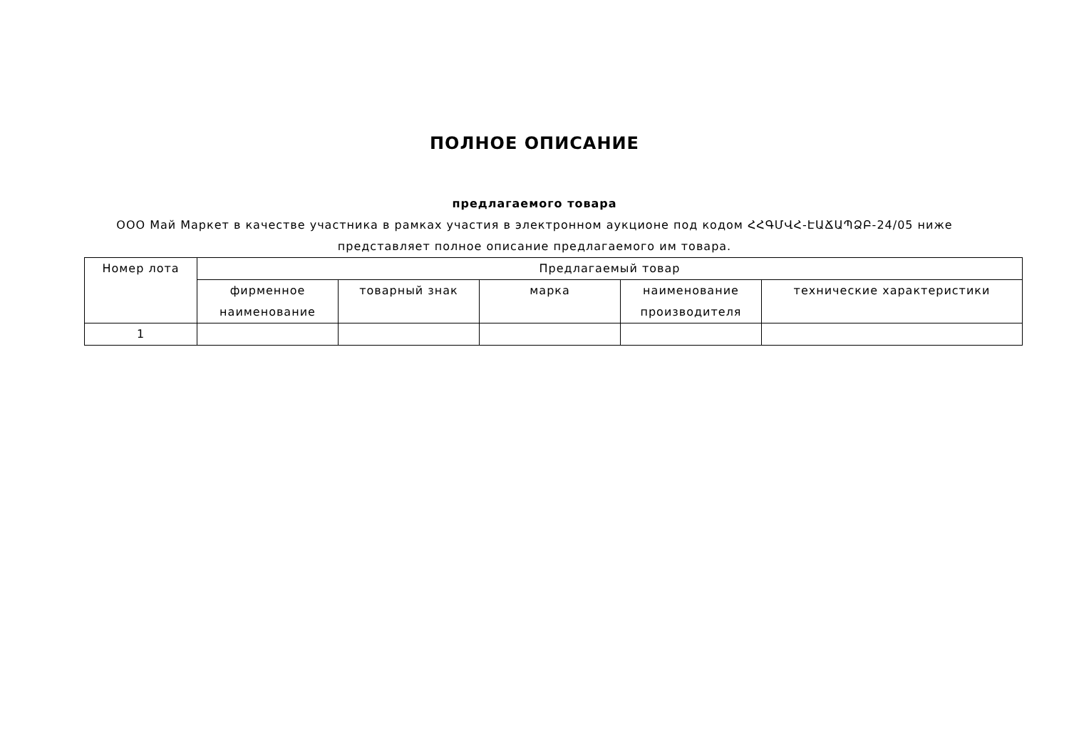ПОЛНОЕ ОПИСАНИЕ
предлагаемого товара
ООО Май Маркет в качестве участника в рамках участия в электронном аукционе под кодом ՀՀԳՄՎՀ-ԷԱՃԱՊՁԲ-24/05 ниже
представляет полное описание предлагаемого им товара.
| Номер лота | Предлагаемый товар | | | | |
| --- | --- | --- | --- | --- | --- |
| | фирменное наименование | товарный знак | марка | наименование производителя | технические характеристики |
| 1 | | | | | |